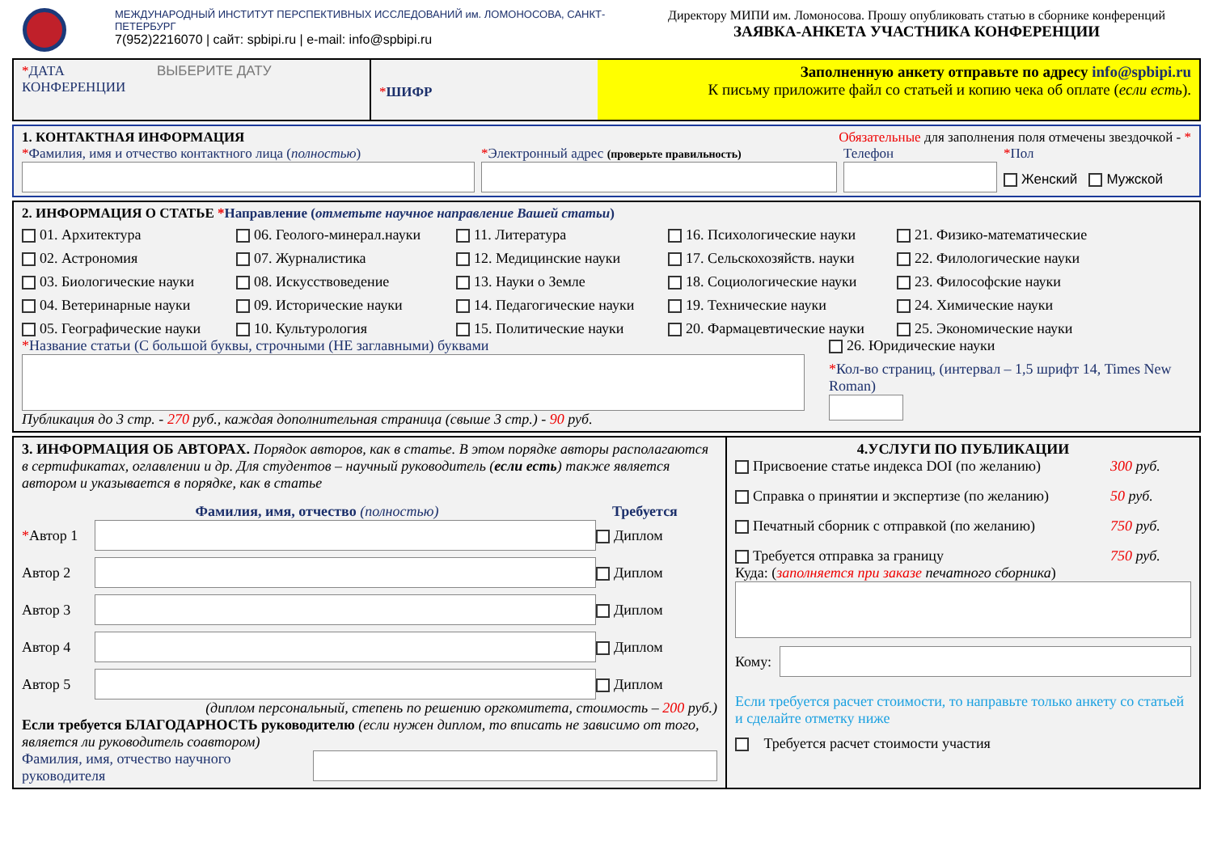МЕЖДУНАРОДНЫЙ ИНСТИТУТ ПЕРСПЕКТИВНЫХ ИССЛЕДОВАНИЙ им. ЛОМОНОСОВА, САНКТ-ПЕТЕРБУРГ
7(952)2216070 | сайт: spbipi.ru | e-mail: info@spbipi.ru
Директору МИПИ им. Ломоносова. Прошу опубликовать статью в сборнике конференций
ЗАЯВКА-АНКЕТА УЧАСТНИКА КОНФЕРЕНЦИИ
*ДАТА ВЫБЕРИТЕ ДАТУ
КОНФЕРЕНЦИИ
*ШИФР
Заполненную анкету отправьте по адресу info@spbipi.ru
К письму приложите файл со статьей и копию чека об оплате (если есть).
1. КОНТАКТНАЯ ИНФОРМАЦИЯ Обязательные для заполнения поля отмечены звездочкой - *
*Фамилия, имя и отчество контактного лица (полностью)
*Электронный адрес (проверьте правильность)
Телефон
*Пол
Женский Мужской
2. ИНФОРМАЦИЯ О СТАТЬЕ *Направление (отметьте научное направление Вашей статьи)
01. Архитектура
06. Геолого-минерал.науки
11. Литература
16. Психологические науки
21. Физико-математические
02. Астрономия
07. Журналистика
12. Медицинские науки
17. Сельскохозяйств. науки
22. Филологические науки
03. Биологические науки
08. Искусствоведение
13. Науки о Земле
18. Социологические науки
23. Философские науки
04. Ветеринарные науки
09. Исторические науки
14. Педагогические науки
19. Технические науки
24. Химические науки
05. Географические науки
10. Культурология
15. Политические науки
20. Фармацевтические науки
25. Экономические науки
*Название статьи (С большой буквы, строчными (НЕ заглавными) буквами
Публикация до 3 стр. - 270 руб., каждая дополнительная страница (свыше 3 стр.) - 90 руб.
26. Юридические науки
*Кол-во страниц, (интервал – 1,5 шрифт 14, Times New Roman)
3. ИНФОРМАЦИЯ ОБ АВТОРАХ. Порядок авторов, как в статье. В этом порядке авторы располагаются в сертификатах, оглавлении и др. Для студентов – научный руководитель (если есть) также является автором и указывается в порядке, как в статье
Фамилия, имя, отчество (полностью) Требуется
*Автор 1
Диплом
Автор 2
Диплом
Автор 3
Диплом
Автор 4
Диплом
Автор 5
Диплом
(диплом персональный, степень по решению оргкомитета, стоимость – 200 руб.)
Если требуется БЛАГОДАРНОСТЬ руководителю (если нужен диплом, то вписать не зависимо от того, является ли руководитель соавтором)
Фамилия, имя, отчество научного руководителя
4.УСЛУГИ ПО ПУБЛИКАЦИИ
Присвоение статье индекса DOI (по желанию)
300 руб.
Справка о принятии и экспертизе (по желанию)
50 руб.
Печатный сборник с отправкой (по желанию)
750 руб.
Требуется отправка за границу
750 руб.
Куда: (заполняется при заказе печатного сборника)
Кому:
Если требуется расчет стоимости, то направьте только анкету со статьей и сделайте отметку ниже
Требуется расчет стоимости участия